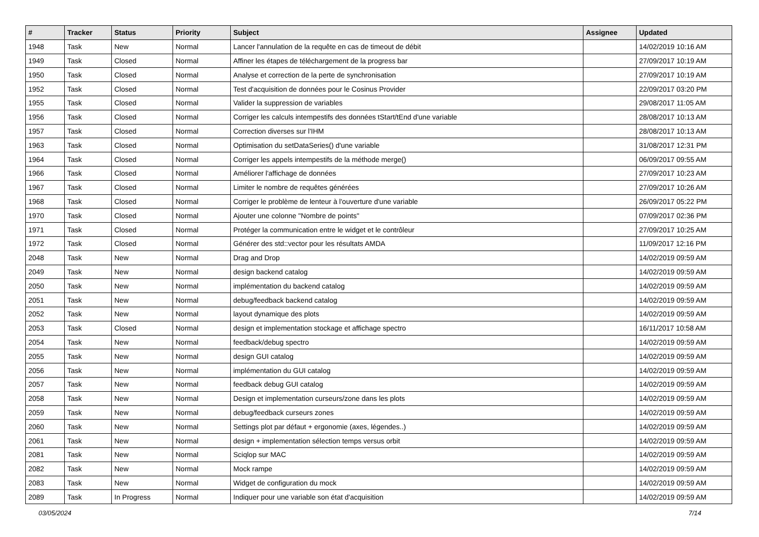| # | Tracker | Status | Priority | Subject | Assignee | Updated |
| --- | --- | --- | --- | --- | --- | --- |
| 1948 | Task | New | Normal | Lancer l'annulation de la requête en cas de timeout de débit | | 14/02/2019 10:16 AM |
| 1949 | Task | Closed | Normal | Affiner les étapes de téléchargement de la progress bar | | 27/09/2017 10:19 AM |
| 1950 | Task | Closed | Normal | Analyse et correction de la perte de synchronisation | | 27/09/2017 10:19 AM |
| 1952 | Task | Closed | Normal | Test d'acquisition de données pour le Cosinus Provider | | 22/09/2017 03:20 PM |
| 1955 | Task | Closed | Normal | Valider la suppression de variables | | 29/08/2017 11:05 AM |
| 1956 | Task | Closed | Normal | Corriger les calculs intempestifs des données tStart/tEnd d'une variable | | 28/08/2017 10:13 AM |
| 1957 | Task | Closed | Normal | Correction diverses sur l'IHM | | 28/08/2017 10:13 AM |
| 1963 | Task | Closed | Normal | Optimisation du setDataSeries() d'une variable | | 31/08/2017 12:31 PM |
| 1964 | Task | Closed | Normal | Corriger les appels intempestifs de la méthode merge() | | 06/09/2017 09:55 AM |
| 1966 | Task | Closed | Normal | Améliorer l'affichage de données | | 27/09/2017 10:23 AM |
| 1967 | Task | Closed | Normal | Limiter le nombre de requêtes générées | | 27/09/2017 10:26 AM |
| 1968 | Task | Closed | Normal | Corriger le problème de lenteur à l'ouverture d'une variable | | 26/09/2017 05:22 PM |
| 1970 | Task | Closed | Normal | Ajouter une colonne "Nombre de points" | | 07/09/2017 02:36 PM |
| 1971 | Task | Closed | Normal | Protéger la communication entre le widget et le contrôleur | | 27/09/2017 10:25 AM |
| 1972 | Task | Closed | Normal | Générer des std::vector pour les résultats AMDA | | 11/09/2017 12:16 PM |
| 2048 | Task | New | Normal | Drag and Drop | | 14/02/2019 09:59 AM |
| 2049 | Task | New | Normal | design backend catalog | | 14/02/2019 09:59 AM |
| 2050 | Task | New | Normal | implémentation du backend catalog | | 14/02/2019 09:59 AM |
| 2051 | Task | New | Normal | debug/feedback backend catalog | | 14/02/2019 09:59 AM |
| 2052 | Task | New | Normal | layout dynamique des plots | | 14/02/2019 09:59 AM |
| 2053 | Task | Closed | Normal | design et implementation stockage et affichage spectro | | 16/11/2017 10:58 AM |
| 2054 | Task | New | Normal | feedback/debug spectro | | 14/02/2019 09:59 AM |
| 2055 | Task | New | Normal | design GUI catalog | | 14/02/2019 09:59 AM |
| 2056 | Task | New | Normal | implémentation du GUI catalog | | 14/02/2019 09:59 AM |
| 2057 | Task | New | Normal | feedback debug GUI catalog | | 14/02/2019 09:59 AM |
| 2058 | Task | New | Normal | Design et implementation curseurs/zone dans les plots | | 14/02/2019 09:59 AM |
| 2059 | Task | New | Normal | debug/feedback curseurs zones | | 14/02/2019 09:59 AM |
| 2060 | Task | New | Normal | Settings plot par défaut + ergonomie (axes, légendes..) | | 14/02/2019 09:59 AM |
| 2061 | Task | New | Normal | design + implementation sélection temps versus orbit | | 14/02/2019 09:59 AM |
| 2081 | Task | New | Normal | Sciqlop sur MAC | | 14/02/2019 09:59 AM |
| 2082 | Task | New | Normal | Mock rampe | | 14/02/2019 09:59 AM |
| 2083 | Task | New | Normal | Widget de configuration du mock | | 14/02/2019 09:59 AM |
| 2089 | Task | In Progress | Normal | Indiquer pour une variable son état d'acquisition | | 14/02/2019 09:59 AM |
03/05/2024 7/14